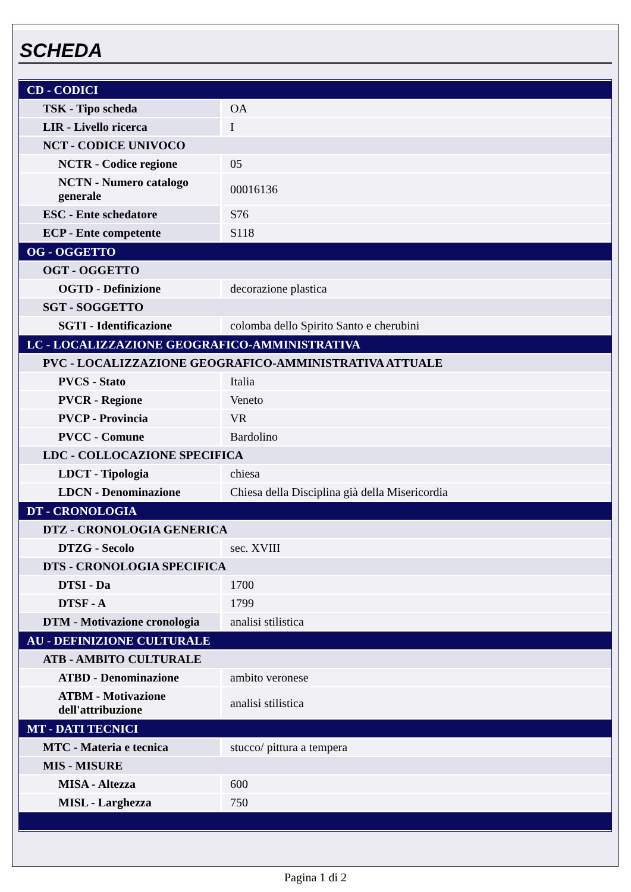SCHEDA
| CD - CODICI | |
| TSK - Tipo scheda | OA |
| LIR - Livello ricerca | I |
| NCT - CODICE UNIVOCO | |
| NCTR - Codice regione | 05 |
| NCTN - Numero catalogo generale | 00016136 |
| ESC - Ente schedatore | S76 |
| ECP - Ente competente | S118 |
| OG - OGGETTO | |
| OGT - OGGETTO | |
| OGTD - Definizione | decorazione plastica |
| SGT - SOGGETTO | |
| SGTI - Identificazione | colomba dello Spirito Santo e cherubini |
| LC - LOCALIZZAZIONE GEOGRAFICO-AMMINISTRATIVA | |
| PVC - LOCALIZZAZIONE GEOGRAFICO-AMMINISTRATIVA ATTUALE | |
| PVCS - Stato | Italia |
| PVCR - Regione | Veneto |
| PVCP - Provincia | VR |
| PVCC - Comune | Bardolino |
| LDC - COLLOCAZIONE SPECIFICA | |
| LDCT - Tipologia | chiesa |
| LDCN - Denominazione | Chiesa della Disciplina già della Misericordia |
| DT - CRONOLOGIA | |
| DTZ - CRONOLOGIA GENERICA | |
| DTZG - Secolo | sec. XVIII |
| DTS - CRONOLOGIA SPECIFICA | |
| DTSI - Da | 1700 |
| DTSF - A | 1799 |
| DTM - Motivazione cronologia | analisi stilistica |
| AU - DEFINIZIONE CULTURALE | |
| ATB - AMBITO CULTURALE | |
| ATBD - Denominazione | ambito veronese |
| ATBM - Motivazione dell'attribuzione | analisi stilistica |
| MT - DATI TECNICI | |
| MTC - Materia e tecnica | stucco/ pittura a tempera |
| MIS - MISURE | |
| MISA - Altezza | 600 |
| MISL - Larghezza | 750 |
Pagina 1 di 2